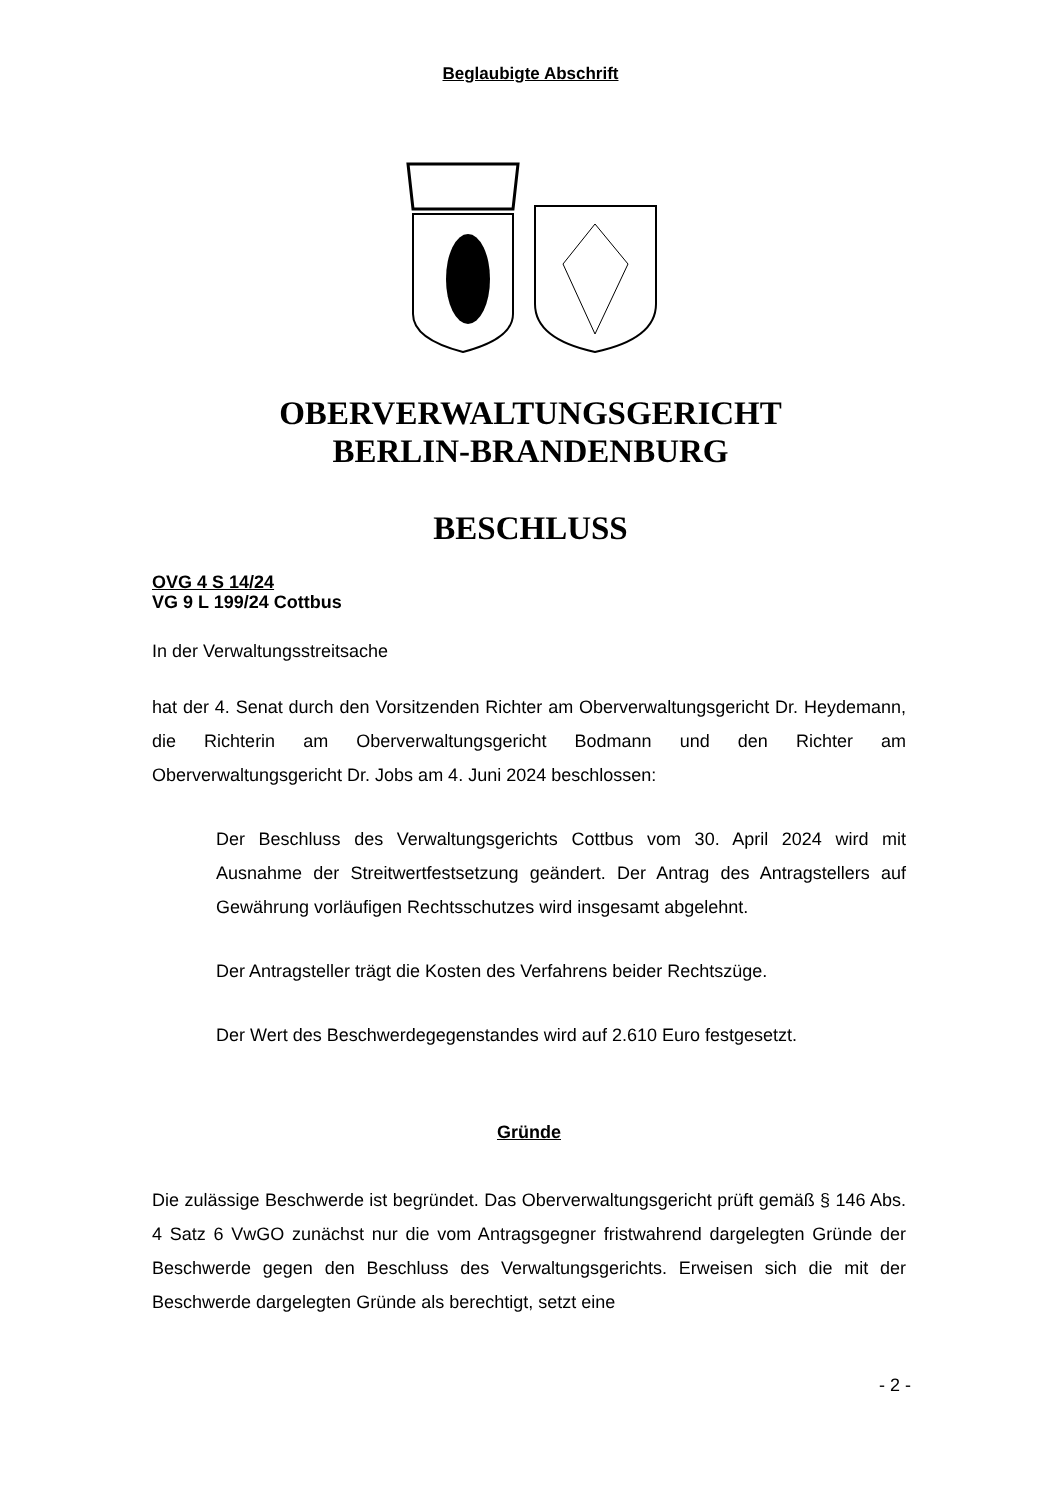Beglaubigte Abschrift
OBERVERWALTUNGSGERICHT
BERLIN-BRANDENBURG
BESCHLUSS
OVG 4 S 14/24
VG 9 L 199/24 Cottbus
In der Verwaltungsstreitsache
hat der 4. Senat durch den Vorsitzenden Richter am Oberverwaltungsgericht Dr. Heydemann, die Richterin am Oberverwaltungsgericht Bodmann und den Richter am Oberverwaltungsgericht Dr. Jobs am 4. Juni 2024 beschlossen:
Der Beschluss des Verwaltungsgerichts Cottbus vom 30. April 2024 wird mit Ausnahme der Streitwertfestsetzung geändert. Der Antrag des Antragstellers auf Gewährung vorläufigen Rechtsschutzes wird insgesamt abgelehnt.
Der Antragsteller trägt die Kosten des Verfahrens beider Rechtszüge.
Der Wert des Beschwerdegegenstandes wird auf 2.610 Euro festgesetzt.
Gründe
Die zulässige Beschwerde ist begründet. Das Oberverwaltungsgericht prüft gemäß § 146 Abs. 4 Satz 6 VwGO zunächst nur die vom Antragsgegner fristwahrend dargelegten Gründe der Beschwerde gegen den Beschluss des Verwaltungsgerichts. Erweisen sich die mit der Beschwerde dargelegten Gründe als berechtigt, setzt eine
- 2 -